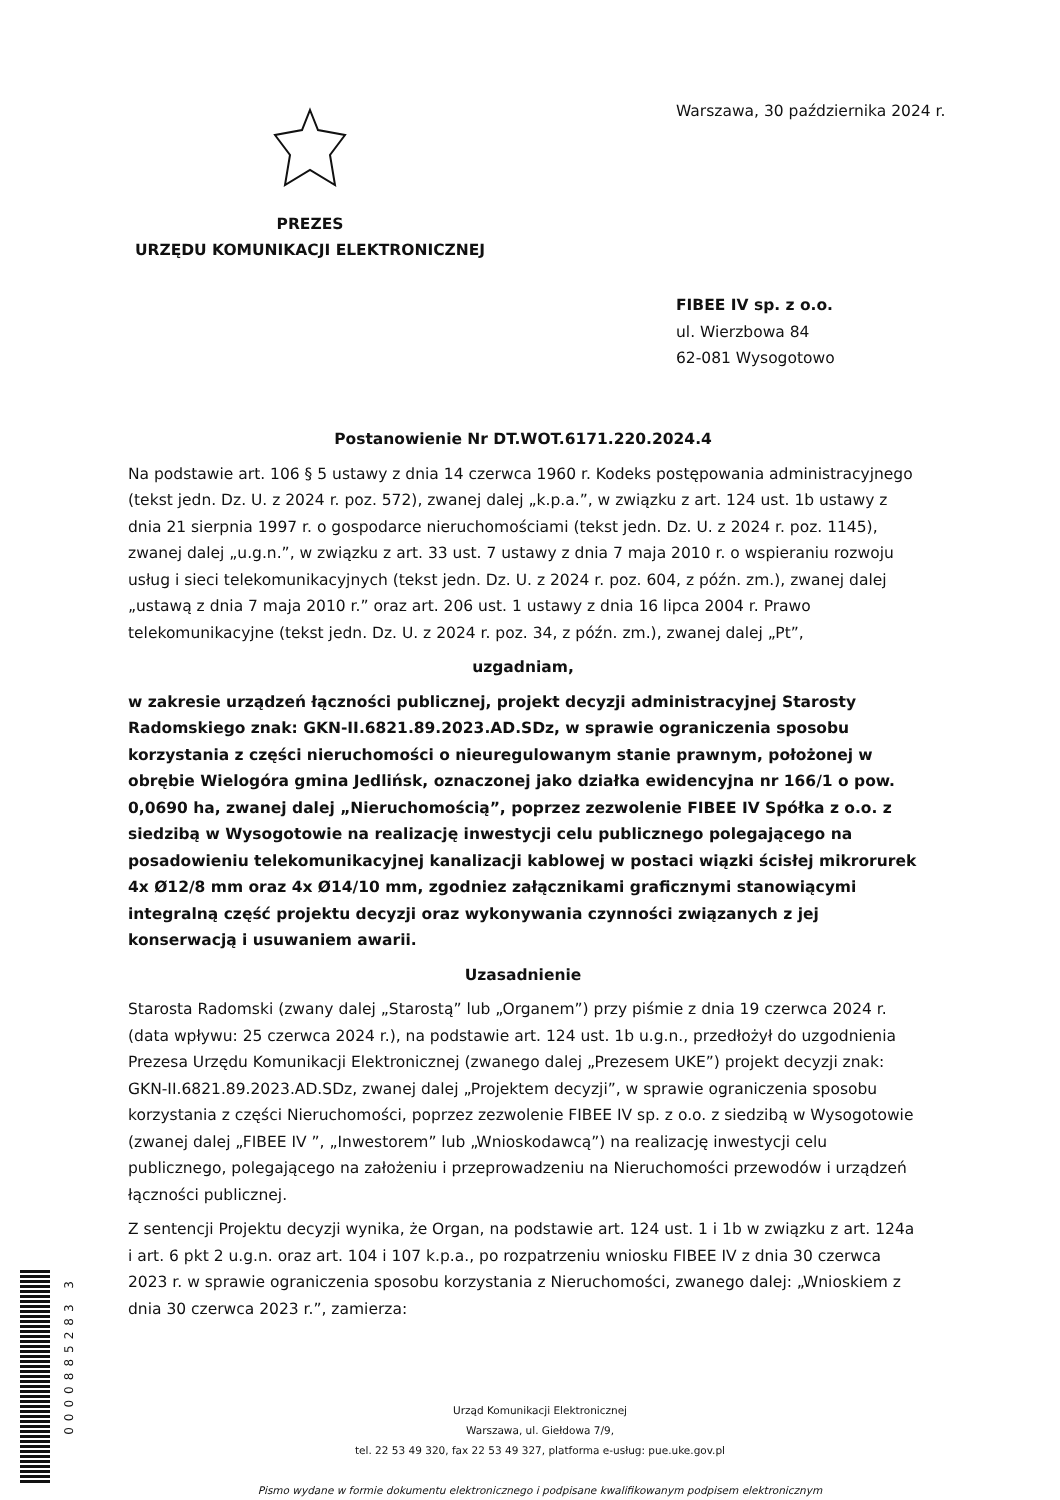Warszawa, 30 października 2024 r.
PREZES
URZĘDU KOMUNIKACJI ELEKTRONICZNEJ
FIBEE IV sp. z o.o.
ul. Wierzbowa 84
62-081 Wysogotowo
Postanowienie Nr DT.WOT.6171.220.2024.4
Na podstawie art. 106 § 5 ustawy z dnia 14 czerwca 1960 r. Kodeks postępowania administracyjnego (tekst jedn. Dz. U. z 2024 r. poz. 572), zwanej dalej „k.p.a.”, w związku z art. 124 ust. 1b ustawy z dnia 21 sierpnia 1997 r. o gospodarce nieruchomościami (tekst jedn. Dz. U. z 2024 r. poz. 1145), zwanej dalej „u.g.n.”, w związku z art. 33 ust. 7 ustawy z dnia 7 maja 2010 r. o wspieraniu rozwoju usług i sieci telekomunikacyjnych (tekst jedn. Dz. U. z 2024 r. poz. 604, z późn. zm.), zwanej dalej „ustawą z dnia 7 maja 2010 r.” oraz art. 206 ust. 1 ustawy z dnia 16 lipca 2004 r. Prawo telekomunikacyjne (tekst jedn. Dz. U. z 2024 r. poz. 34, z późn. zm.), zwanej dalej „Pt”,
uzgadniam,
w zakresie urządzeń łączności publicznej, projekt decyzji administracyjnej Starosty Radomskiego znak: GKN-II.6821.89.2023.AD.SDz, w sprawie ograniczenia sposobu korzystania z części nieruchomości o nieuregulowanym stanie prawnym, położonej w obrębie Wielogóra gmina Jedlińsk, oznaczonej jako działka ewidencyjna nr 166/1 o pow. 0,0690 ha, zwanej dalej „Nieruchomością”, poprzez zezwolenie FIBEE IV Spółka z o.o. z siedzibą w Wysogotowie na realizację inwestycji celu publicznego polegającego na posadowieniu telekomunikacyjnej kanalizacji kablowej w postaci wiązki ścisłej mikrorurek 4x Ø12/8 mm oraz 4x Ø14/10 mm, zgodniez załącznikami graficznymi stanowiącymi integralną część projektu decyzji oraz wykonywania czynności związanych z jej konserwacją i usuwaniem awarii.
Uzasadnienie
Starosta Radomski (zwany dalej „Starostą” lub „Organem”) przy piśmie z dnia 19 czerwca 2024 r. (data wpływu: 25 czerwca 2024 r.), na podstawie art. 124 ust. 1b u.g.n., przedłożył do uzgodnienia Prezesa Urzędu Komunikacji Elektronicznej (zwanego dalej „Prezesem UKE”) projekt decyzji znak: GKN-II.6821.89.2023.AD.SDz, zwanej dalej „Projektem decyzji”, w sprawie ograniczenia sposobu korzystania z części Nieruchomości, poprzez zezwolenie FIBEE IV sp. z o.o. z siedzibą w Wysogotowie (zwanej dalej „FIBEE IV ”, „Inwestorem” lub „Wnioskodawcą”) na realizację inwestycji celu publicznego, polegającego na założeniu i przeprowadzeniu na Nieruchomości przewodów i urządzeń łączności publicznej.
Z sentencji Projektu decyzji wynika, że Organ, na podstawie art. 124 ust. 1 i 1b w związku z art. 124a i art. 6 pkt 2 u.g.n. oraz art. 104 i 107 k.p.a., po rozpatrzeniu wniosku FIBEE IV z dnia 30 czerwca 2023 r. w sprawie ograniczenia sposobu korzystania z Nieruchomości, zwanego dalej: „Wnioskiem z dnia 30 czerwca 2023 r.”, zamierza:
Urząd Komunikacji Elektronicznej
Warszawa, ul. Giełdowa 7/9,
tel. 22 53 49 320, fax 22 53 49 327, platforma e-usług: pue.uke.gov.pl
Pismo wydane w formie dokumentu elektronicznego i podpisane kwalifikowanym podpisem elektronicznym
0000885283 3